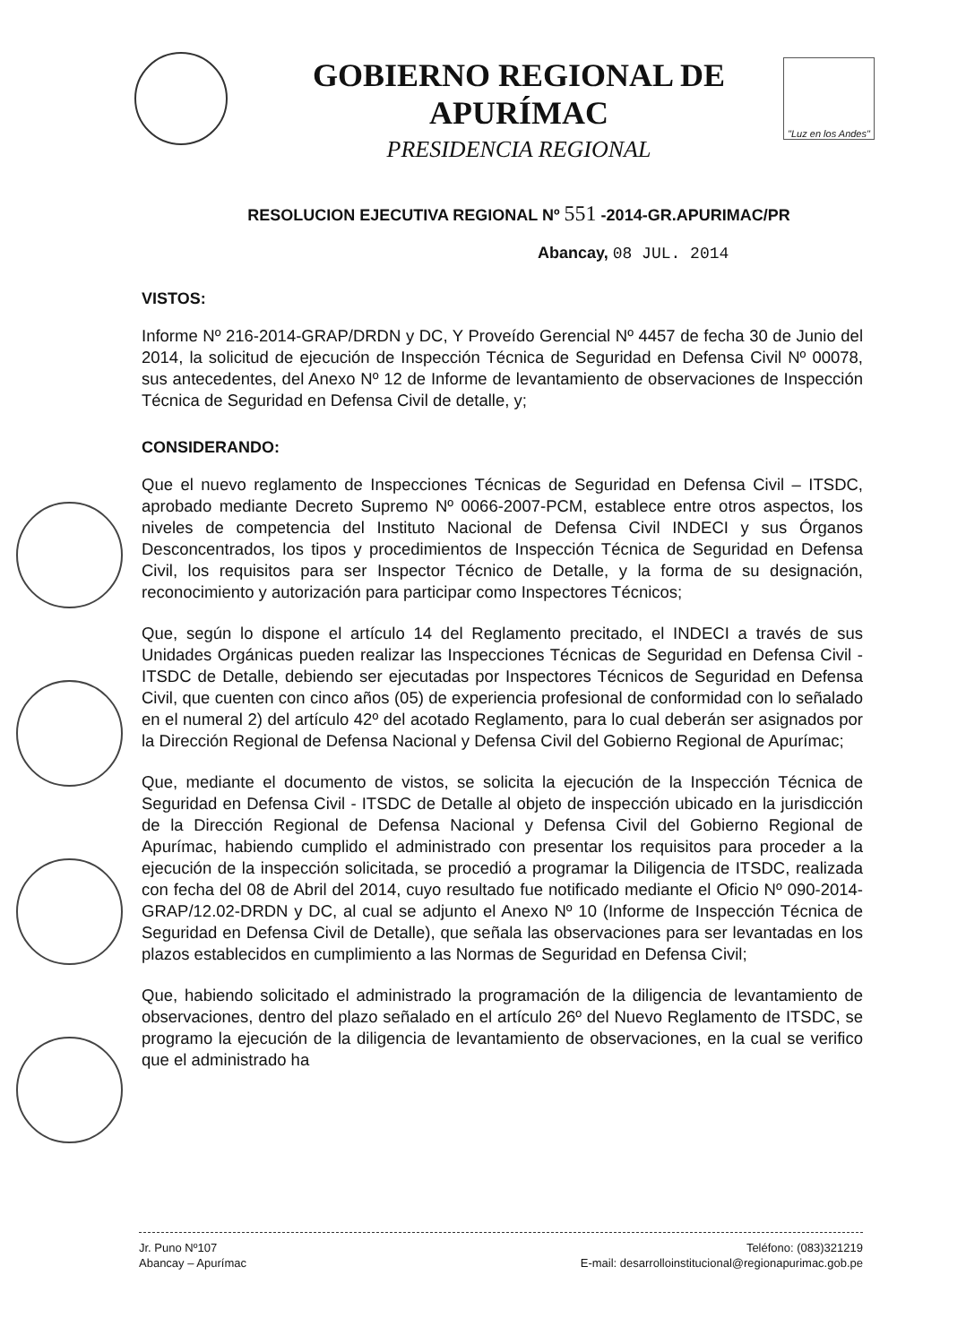GOBIERNO REGIONAL DE APURÍMAC
PRESIDENCIA REGIONAL
"Luz en los Andes"
RESOLUCION EJECUTIVA REGIONAL Nº 551 -2014-GR.APURIMAC/PR
Abancay, 08 JUL. 2014
VISTOS:
Informe Nº 216-2014-GRAP/DRDN y DC, Y Proveído Gerencial Nº 4457 de fecha 30 de Junio del 2014, la solicitud de ejecución de Inspección Técnica de Seguridad en Defensa Civil Nº 00078, sus antecedentes, del Anexo Nº 12 de Informe de levantamiento de observaciones de Inspección Técnica de Seguridad en Defensa Civil de detalle, y;
CONSIDERANDO:
Que el nuevo reglamento de Inspecciones Técnicas de Seguridad en Defensa Civil – ITSDC, aprobado mediante Decreto Supremo Nº 0066-2007-PCM, establece entre otros aspectos, los niveles de competencia del Instituto Nacional de Defensa Civil INDECI y sus Órganos Desconcentrados, los tipos y procedimientos de Inspección Técnica de Seguridad en Defensa Civil, los requisitos para ser Inspector Técnico de Detalle, y la forma de su designación, reconocimiento y autorización para participar como Inspectores Técnicos;
Que, según lo dispone el artículo 14 del Reglamento precitado, el INDECI a través de sus Unidades Orgánicas pueden realizar las Inspecciones Técnicas de Seguridad en Defensa Civil - ITSDC de Detalle, debiendo ser ejecutadas por Inspectores Técnicos de Seguridad en Defensa Civil, que cuenten con cinco años (05) de experiencia profesional de conformidad con lo señalado en el numeral 2) del artículo 42º del acotado Reglamento, para lo cual deberán ser asignados por la Dirección Regional de Defensa Nacional y Defensa Civil del Gobierno Regional de Apurímac;
Que, mediante el documento de vistos, se solicita la ejecución de la Inspección Técnica de Seguridad en Defensa Civil - ITSDC de Detalle al objeto de inspección ubicado en la jurisdicción de la Dirección Regional de Defensa Nacional y Defensa Civil del Gobierno Regional de Apurímac, habiendo cumplido el administrado con presentar los requisitos para proceder a la ejecución de la inspección solicitada, se procedió a programar la Diligencia de ITSDC, realizada con fecha del 08 de Abril del 2014, cuyo resultado fue notificado mediante el Oficio Nº 090-2014-GRAP/12.02-DRDN y DC, al cual se adjunto el Anexo Nº 10 (Informe de Inspección Técnica de Seguridad en Defensa Civil de Detalle), que señala las observaciones para ser levantadas en los plazos establecidos en cumplimiento a las Normas de Seguridad en Defensa Civil;
Que, habiendo solicitado el administrado la programación de la diligencia de levantamiento de observaciones, dentro del plazo señalado en el artículo 26º del Nuevo Reglamento de ITSDC, se programo la ejecución de la diligencia de levantamiento de observaciones, en la cual se verifico que el administrado ha
Jr. Puno Nº107
Abancay – Apurímac
Teléfono: (083)321219
E-mail: desarrolloinstitucional@regionapurimac.gob.pe